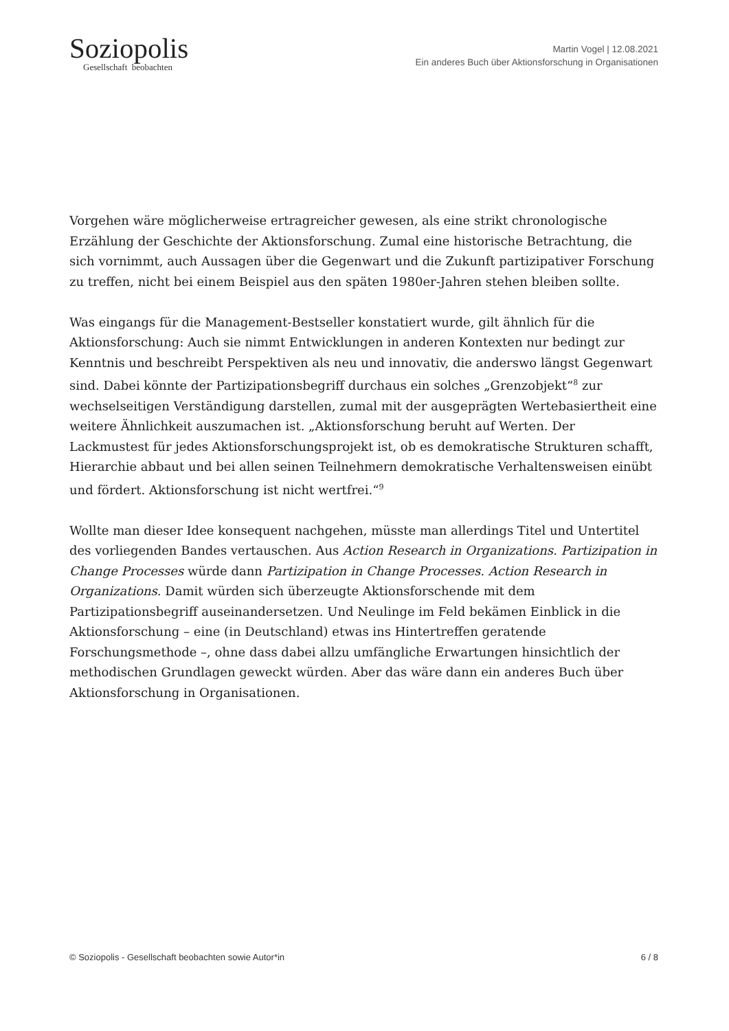Soziopolis
Gesellschaft beobachten
Martin Vogel | 12.08.2021
Ein anderes Buch über Aktionsforschung in Organisationen
Vorgehen wäre möglicherweise ertragreicher gewesen, als eine strikt chronologische Erzählung der Geschichte der Aktionsforschung. Zumal eine historische Betrachtung, die sich vornimmt, auch Aussagen über die Gegenwart und die Zukunft partizipativer Forschung zu treffen, nicht bei einem Beispiel aus den späten 1980er-Jahren stehen bleiben sollte.
Was eingangs für die Management-Bestseller konstatiert wurde, gilt ähnlich für die Aktionsforschung: Auch sie nimmt Entwicklungen in anderen Kontexten nur bedingt zur Kenntnis und beschreibt Perspektiven als neu und innovativ, die anderswo längst Gegenwart sind. Dabei könnte der Partizipationsbegriff durchaus ein solches „Grenzobjekt“<sup>8</sup> zur wechselseitigen Verständigung darstellen, zumal mit der ausgeprägten Wertebasiertheit eine weitere Ähnlichkeit auszumachen ist. „Aktionsforschung beruht auf Werten. Der Lackmustest für jedes Aktionsforschungsprojekt ist, ob es demokratische Strukturen schafft, Hierarchie abbaut und bei allen seinen Teilnehmern demokratische Verhaltensweisen einübt und fördert. Aktionsforschung ist nicht wertfrei.“<sup>9</sup>
Wollte man dieser Idee konsequent nachgehen, müsste man allerdings Titel und Untertitel des vorliegenden Bandes vertauschen. Aus Action Research in Organizations. Partizipation in Change Processes würde dann Partizipation in Change Processes. Action Research in Organizations. Damit würden sich überzeugte Aktionsforschende mit dem Partizipationsbegriff auseinandersetzen. Und Neulinge im Feld bekämen Einblick in die Aktionsforschung – eine (in Deutschland) etwas ins Hintertreffen geratende Forschungsmethode –, ohne dass dabei allzu umfängliche Erwartungen hinsichtlich der methodischen Grundlagen geweckt würden. Aber das wäre dann ein anderes Buch über Aktionsforschung in Organisationen.
© Soziopolis - Gesellschaft beobachten sowie Autor*in 6 / 8